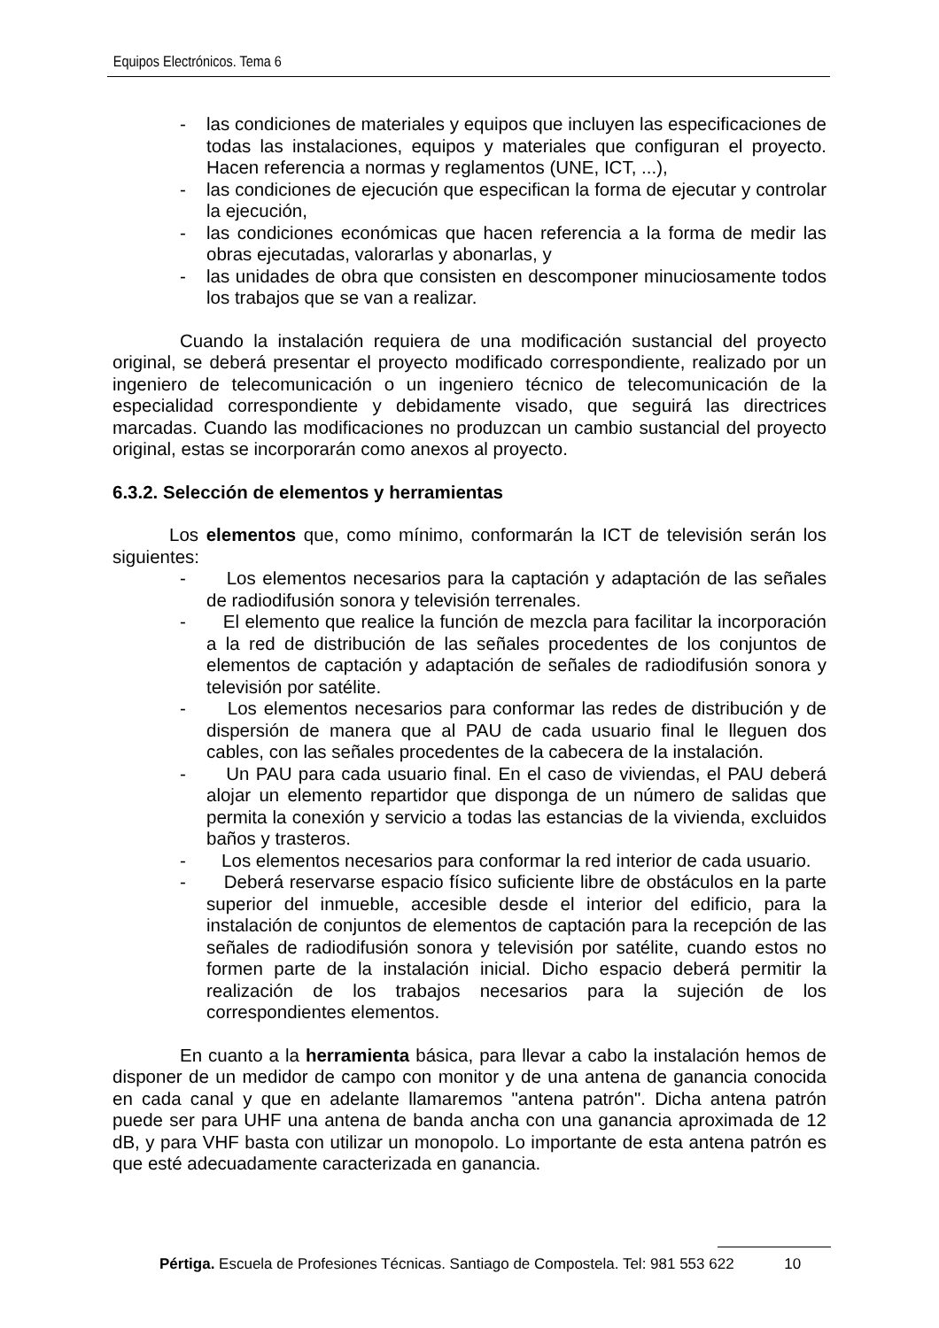Equipos Electrónicos. Tema 6
- las condiciones de materiales y equipos que incluyen las especificaciones de todas las instalaciones, equipos y materiales que configuran el proyecto. Hacen referencia a normas y reglamentos (UNE, ICT, ...),
- las condiciones de ejecución que especifican la forma de ejecutar y controlar la ejecución,
- las condiciones económicas que hacen referencia a la forma de medir las obras ejecutadas, valorarlas y abonarlas, y
- las unidades de obra que consisten en descomponer minuciosamente todos los trabajos que se van a realizar.
Cuando la instalación requiera de una modificación sustancial del proyecto original, se deberá presentar el proyecto modificado correspondiente, realizado por un ingeniero de telecomunicación o un ingeniero técnico de telecomunicación de la especialidad correspondiente y debidamente visado, que seguirá las directrices marcadas. Cuando las modificaciones no produzcan un cambio sustancial del proyecto original, estas se incorporarán como anexos al proyecto.
6.3.2. Selección de elementos y herramientas
Los elementos que, como mínimo, conformarán la ICT de televisión serán los siguientes:
- Los elementos necesarios para la captación y adaptación de las señales de radiodifusión sonora y televisión terrenales.
- El elemento que realice la función de mezcla para facilitar la incorporación a la red de distribución de las señales procedentes de los conjuntos de elementos de captación y adaptación de señales de radiodifusión sonora y televisión por satélite.
- Los elementos necesarios para conformar las redes de distribución y de dispersión de manera que al PAU de cada usuario final le lleguen dos cables, con las señales procedentes de la cabecera de la instalación.
- Un PAU para cada usuario final. En el caso de viviendas, el PAU deberá alojar un elemento repartidor que disponga de un número de salidas que permita la conexión y servicio a todas las estancias de la vivienda, excluidos baños y trasteros.
- Los elementos necesarios para conformar la red interior de cada usuario.
- Deberá reservarse espacio físico suficiente libre de obstáculos en la parte superior del inmueble, accesible desde el interior del edificio, para la instalación de conjuntos de elementos de captación para la recepción de las señales de radiodifusión sonora y televisión por satélite, cuando estos no formen parte de la instalación inicial. Dicho espacio deberá permitir la realización de los trabajos necesarios para la sujeción de los correspondientes elementos.
En cuanto a la herramienta básica, para llevar a cabo la instalación hemos de disponer de un medidor de campo con monitor y de una antena de ganancia conocida en cada canal y que en adelante llamaremos "antena patrón". Dicha antena patrón puede ser para UHF una antena de banda ancha con una ganancia aproximada de 12 dB, y para VHF basta con utilizar un monopolo. Lo importante de esta antena patrón es que esté adecuadamente caracterizada en ganancia.
Pértiga. Escuela de Profesiones Técnicas. Santiago de Compostela. Tel: 981 553 622 10